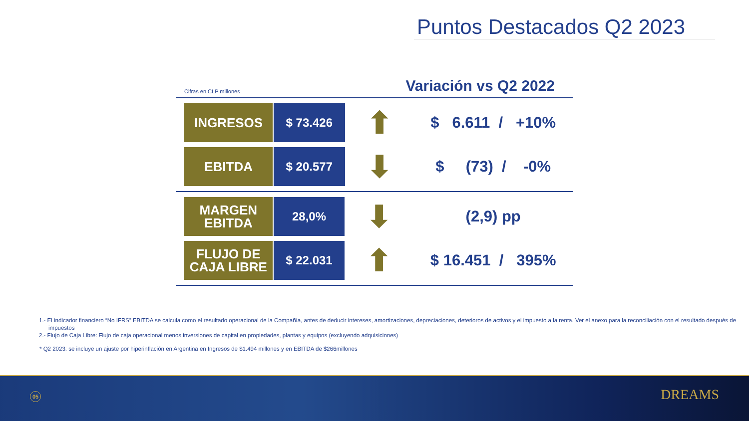Puntos Destacados Q2 2023
Cifras en CLP millones
Variación vs Q2 2022
| INGRESOS | $ 73.426 | ⬆ | $ 6.611 / +10% |
| EBITDA | $ 20.577 | ⬇ | $ (73) / -0% |
| MARGEN EBITDA | 28,0% | ⬇ | (2,9) pp |
| FLUJO DE CAJA LIBRE | $ 22.031 | ⬆ | $ 16.451 / 395% |
1.- El indicador financiero “No IFRS” EBITDA se calcula como el resultado operacional de la Compañía, antes de deducir intereses, amortizaciones, depreciaciones, deterioros de activos y el impuesto a la renta. Ver el anexo para la reconciliación con el resultado después de impuestos
2.- Flujo de Caja Libre: Flujo de caja operacional menos inversiones de capital en propiedades, plantas y equipos (excluyendo adquisiciones)
* Q2 2023: se incluye un ajuste por hiperinflación en Argentina en Ingresos de $1.494 millones y en EBITDA de $266millones
05 DREAMS